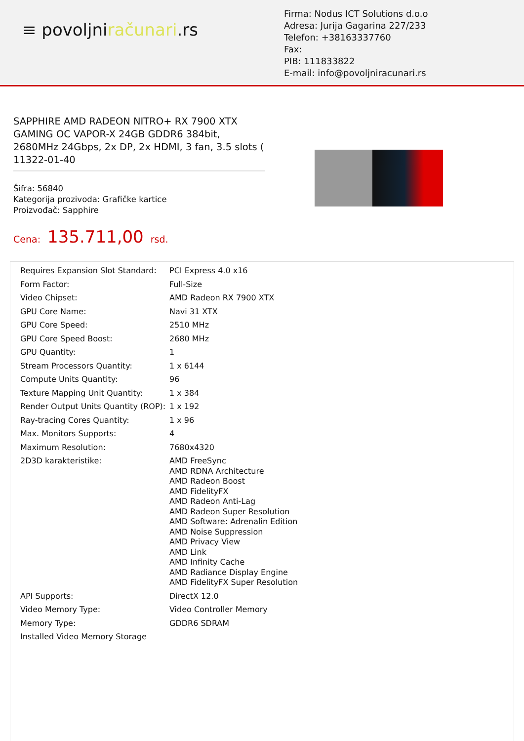≡ povoljniračunari.rs
Firma: Nodus ICT Solutions d.o.o
Adresa: Jurija Gagarina 227/233
Telefon: +38163337760
Fax:
PIB: 111833822
E-mail: info@povoljniracunari.rs
SAPPHIRE AMD RADEON NITRO+ RX 7900 XTX GAMING OC VAPOR-X 24GB GDDR6 384bit, 2680MHz 24Gbps, 2x DP, 2x HDMI, 3 fan, 3.5 slots ( 11322-01-40
Šifra: 56840
Kategorija prozivoda: Grafičke kartice
Proizvođač: Sapphire
Cena: 135.711,00 rsd.
| Requires Expansion Slot Standard: | PCI Express 4.0 x16 |
| Form Factor: | Full-Size |
| Video Chipset: | AMD Radeon RX 7900 XTX |
| GPU Core Name: | Navi 31 XTX |
| GPU Core Speed: | 2510 MHz |
| GPU Core Speed Boost: | 2680 MHz |
| GPU Quantity: | 1 |
| Stream Processors Quantity: | 1 x 6144 |
| Compute Units Quantity: | 96 |
| Texture Mapping Unit Quantity: | 1 x 384 |
| Render Output Units Quantity (ROP): | 1 x 192 |
| Ray-tracing Cores Quantity: | 1 x 96 |
| Max. Monitors Supports: | 4 |
| Maximum Resolution: | 7680x4320 |
| 2D3D karakteristike: | AMD FreeSync AMD RDNA Architecture AMD Radeon Boost AMD FidelityFX AMD Radeon Anti-Lag AMD Radeon Super Resolution AMD Software: Adrenalin Edition AMD Noise Suppression AMD Privacy View AMD Link AMD Infinity Cache AMD Radiance Display Engine AMD FidelityFX Super Resolution |
| API Supports: | DirectX 12.0 |
| Video Memory Type: | Video Controller Memory |
| Memory Type: | GDDR6 SDRAM |
| Installed Video Memory Storage | |